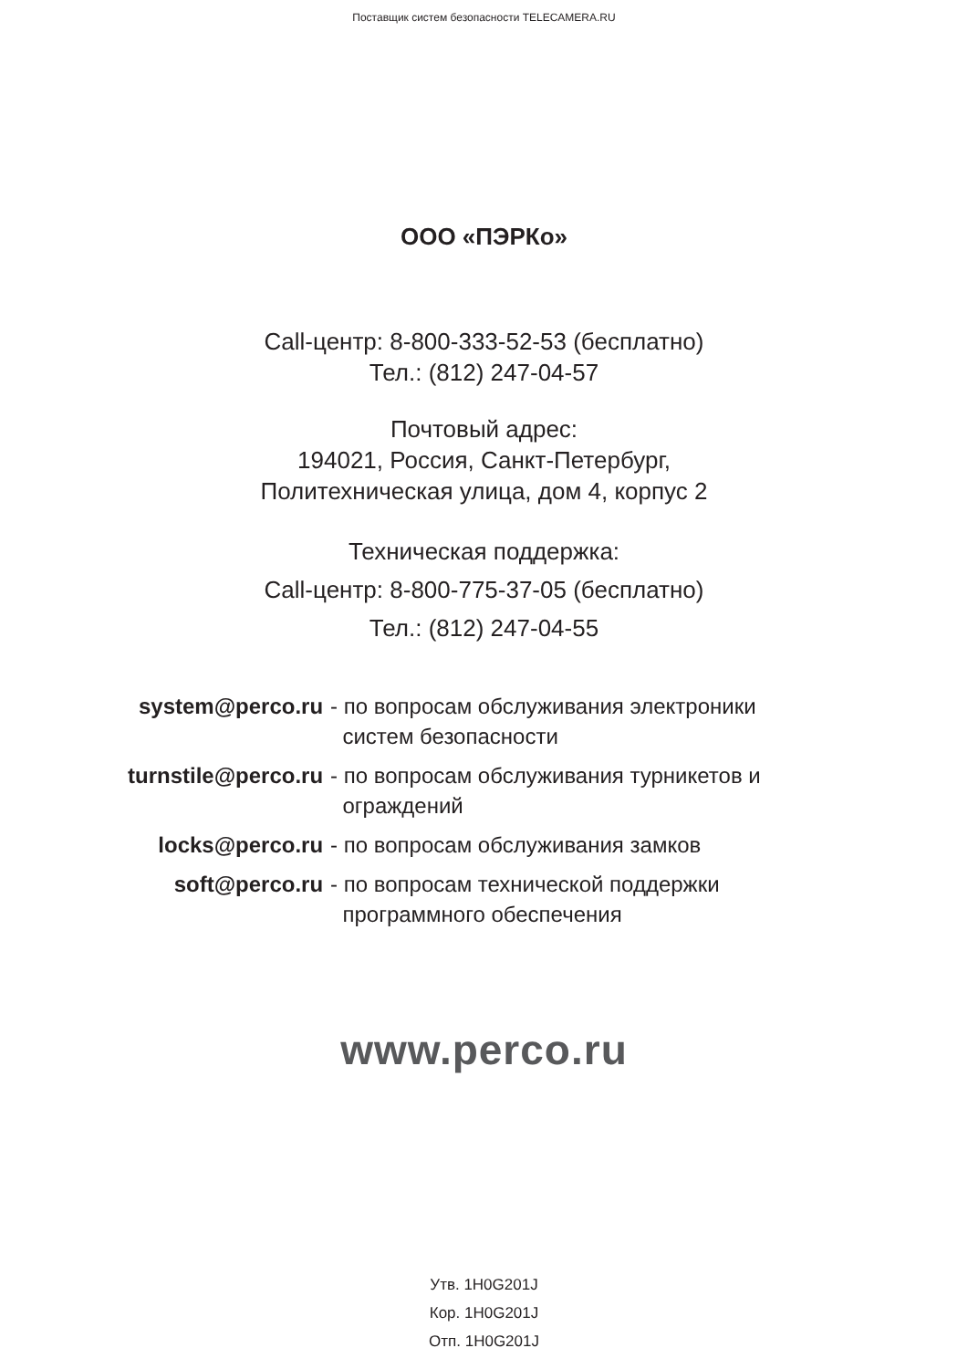Поставщик систем безопасности TELECAMERA.RU
ООО «ПЭРКо»
Call-центр: 8-800-333-52-53 (бесплатно)
Тел.: (812) 247-04-57
Почтовый адрес:
194021, Россия, Санкт-Петербург,
Политехническая улица, дом 4, корпус 2
Техническая поддержка:
Call-центр: 8-800-775-37-05 (бесплатно)
Тел.: (812) 247-04-55
| system@perco.ru | - по вопросам обслуживания электроники систем безопасности |
| turnstile@perco.ru | - по вопросам обслуживания турникетов и ограждений |
| locks@perco.ru | - по вопросам обслуживания замков |
| soft@perco.ru | - по вопросам технической поддержки программного обеспечения |
www.perco.ru
Утв. 1H0G201J
Кор. 1H0G201J
Отп. 1H0G201J